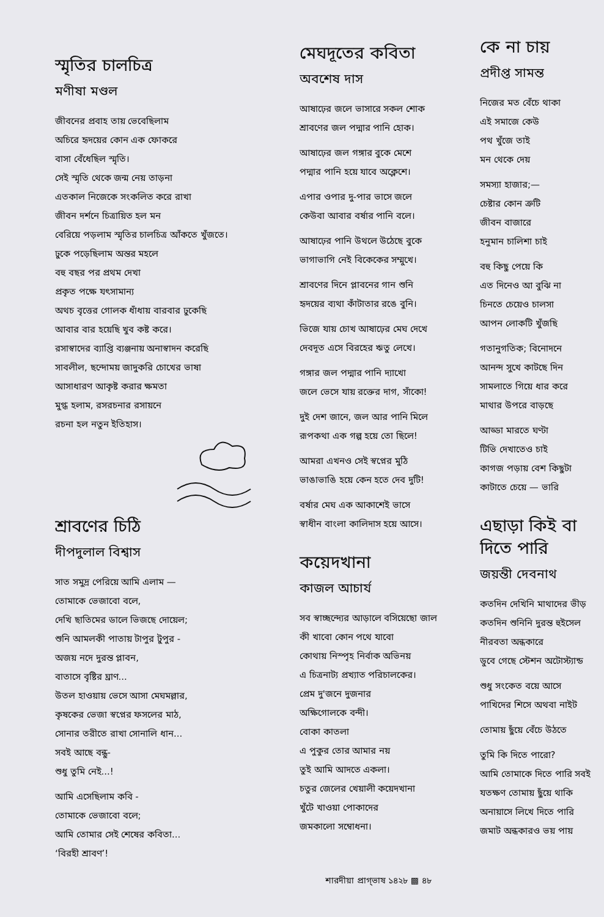স্মৃতির চালচিত্র
মণীষা মণ্ডল
জীবনের প্রবাহ তায় ভেবেছিলাম
অচিরে হৃদয়ের কোন এক ফোকরে
বাসা বেঁধেছিল স্মৃতি।
সেই স্মৃতি থেকে জন্ম নেয় তাড়না
এতকাল নিজেকে সংকলিত করে রাখা
জীবন দর্শনে চিত্রায়িত হল মন
বেরিয়ে পড়লাম স্মৃতির চালচিত্র আঁকতে খুঁজতে।
ঢুকে পড়েছিলাম অন্তর মহলে
বহু বছর পর প্রথম দেখা
প্রকৃত পক্ষে যৎসামান্য
অথচ বৃত্তের গোলক ধাঁধায় বারবার ঢুকেছি
আবার বার হয়েছি খুব কষ্ট করে।
রসাস্বাদের ব্যাপ্তি ব্যঞ্জনায় অনাস্বাদন করেছি
সাবলীল, ছন্দোময় জাদুকরি চোখের ভাষা
আসাধারণ আকৃষ্ট করার ক্ষমতা
মুগ্ধ হলাম, রসরচনার রসায়নে
রচনা হল নতুন ইতিহাস।
শ্রাবণের চিঠি
দীপদুলাল বিশ্বাস
সাত সমুদ্র পেরিয়ে আমি এলাম —
তোমাকে ভেজাবো বলে,
দেখি ছাতিমের ডালে ভিজছে দোয়েল;
শুনি আমলকী পাতায় টাপুর টুপুর -
অজয় নদে দুরন্ত প্লাবন,
বাতাসে বৃষ্টির ঘ্রাণ...
উতল হাওয়ায় ভেসে আসা মেঘমল্লার,
কৃষকের ভেজা স্বপ্নের ফসলের মাঠ,
সোনার তরীতে রাখা সোনালি ধান...
সবই আছে বন্ধু-
শুধু তুমি নেই...!
আমি এসেছিলাম কবি -
তোমাকে ভেজাবো বলে;
আমি তোমার সেই শেষের কবিতা...
‘বিরহী শ্রাবণ’!
মেঘদূতের কবিতা
অবশেষ দাস
আষাঢ়ের জলে ভাসারে সকল শোক
শ্রাবণের জল পদ্মার পানি হোক।
আষাঢ়ের জল গঙ্গার বুকে মেশে
পদ্মার পানি হয়ে যাবে অক্লেশে।
এপার ওপার দু-পার ভাসে জলে
কেউবা আবার বর্ষার পানি বলে।
আষাঢ়ের পানি উথলে উঠেছে বুকে
ভাগাভাগি নেই বিকেকের সম্মুখে।
শ্রাবণের দিনে প্লাবনের গান শুনি
হৃদয়ের ব্যথা কাঁটাতার রঙে বুনি।
ভিজে যায় চোখ আষাঢ়ের মেঘ দেখে
দেবদূত এসে বিরহের ঋতু লেখে।
গঙ্গার জল পদ্মার পানি দ্যাখো
জলে ভেসে যায় রক্তের দাগ, সাঁকো!
দুই দেশ জানে, জল আর পানি মিলে
রূপকথা এক গল্প হয়ে তো ছিলে!
আমরা এখনও সেই স্বপ্নের মুঠি
ভাঙাভাঙি হয়ে কেন হতে দেব দুটি!
বর্ষার মেঘ এক আকাশেই ভাসে
স্বাধীন বাংলা কালিদাস হয়ে আসে।
কয়েদখানা
কাজল আচার্য
সব স্বাচ্ছন্দ্যের আড়ালে বসিয়েছো জাল
কী খাবো কোন পথে যাবো
কোথায় নিস্পৃহ নির্বাক অভিনয়
এ চিত্রনাট্য প্রখ্যাত পরিচালকের।
প্রেম দু'জনে দুজনার
অক্ষিগোলকে বন্দী।
বোকা কাতলা
এ পুকুর তোর আমার নয়
তুই আমি আদতে একলা।
চতুর জেলের খেয়ালী কয়েদখানা
খুঁটে খাওয়া পোকাদের
জমকালো সম্বোধনা।
কে না চায়
প্রদীপ্ত সামন্ত
নিজের মত বেঁচে থাকা
এই সমাজে কেউ
পথ খুঁজে তাই
মন থেকে দেয়
সমস্যা হাজার;—
চেষ্টার কোন ত্রুটি
জীবন বাজারে
হনুমান চালিশা চাই
বহু কিছু পেয়ে কি
এত দিনেও আ বুঝি না
চিনতে চেয়েও চালসা
আপন লোকটি খুঁজছি
গতানুগতিক; বিনোদনে
আনন্দ সুখে কাটছে দিন
সামলাতে গিয়ে ধার করে
মাথার উপরে বাড়ছে
আড্ডা মারতে ঘণ্টা
টিভি দেখাতেও চাই
কাগজ পড়ায় বেশ কিছুটা
কাটাতে চেয়ে — ভারি
এছাড়া কিই বা দিতে পারি
জয়ন্তী দেবনাথ
কতদিন দেখিনি মাথাদের ভীড়
কতদিন শুনিনি দুরন্ত হুইসেল
নীরবতা অন্ধকারে
ডুবে গেছে স্টেশন অটোস্ট্যান্ড
শুধু সংকেত বয়ে আসে
পাখিদের শিসে অথবা নাইট
তোমায় ছুঁয়ে বেঁচে উঠতে
তুমি কি দিতে পারো?
আমি তোমাকে দিতে পারি সবই
যতক্ষণ তোমায় ছুঁয়ে থাকি
অনায়াসে লিখে দিতে পারি
জমাট অন্ধকারও ভয় পায়
শারদীয়া প্রাগ্‌ভাষ ১৪২৮ ▩ ৪৮